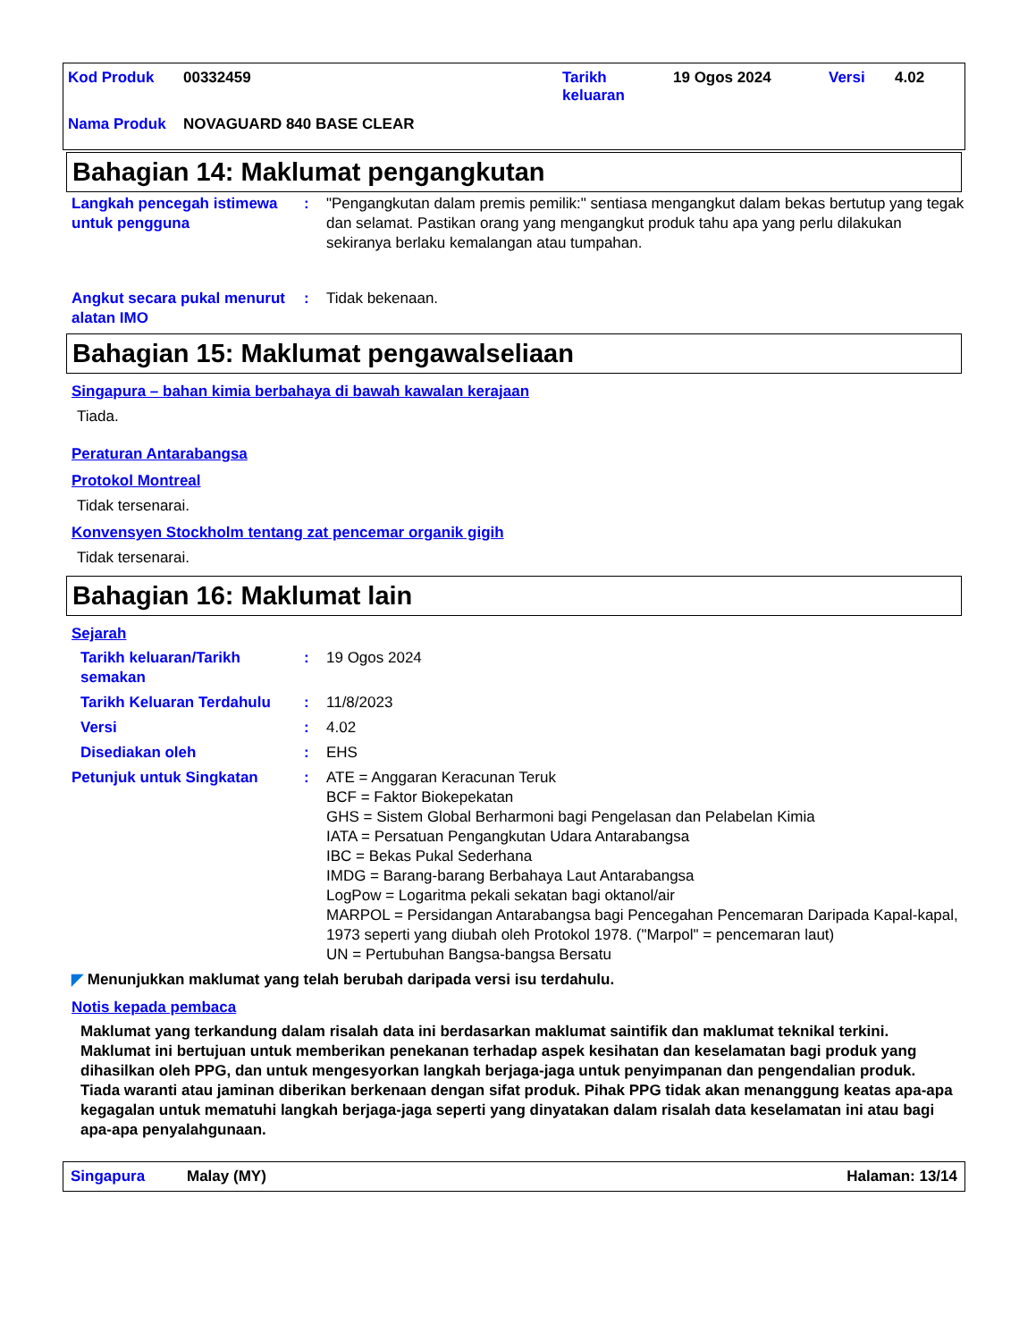| Kod Produk | 00332459 | Tarikh keluaran | 19 Ogos 2024 | Versi | 4.02 |
| Nama Produk | NOVAGUARD 840 BASE CLEAR | | | | |
Bahagian 14: Maklumat pengangkutan
Langkah pencegah istimewa untuk pengguna
: "Pengangkutan dalam premis pemilik:" sentiasa mengangkut dalam bekas bertutup yang tegak dan selamat. Pastikan orang yang mengangkut produk tahu apa yang perlu dilakukan sekiranya berlaku kemalangan atau tumpahan.
Angkut secara pukal menurut alatan IMO
: Tidak bekenaan.
Bahagian 15: Maklumat pengawalseliaan
Singapura – bahan kimia berbahaya di bawah kawalan kerajaan
Tiada.
Peraturan Antarabangsa
Protokol Montreal
Tidak tersenarai.
Konvensyen Stockholm tentang zat pencemar organik gigih
Tidak tersenarai.
Bahagian 16: Maklumat lain
Sejarah
Tarikh keluaran/Tarikh semakan
: 19 Ogos 2024
Tarikh Keluaran Terdahulu
: 11/8/2023
Versi : 4.02
Disediakan oleh : EHS
Petunjuk untuk Singkatan : ATE = Anggaran Keracunan Teruk
BCF = Faktor Biokepekatan
GHS = Sistem Global Berharmoni bagi Pengelasan dan Pelabelan Kimia
IATA = Persatuan Pengangkutan Udara Antarabangsa
IBC = Bekas Pukal Sederhana
IMDG = Barang-barang Berbahaya Laut Antarabangsa
LogPow = Logaritma pekali sekatan bagi oktanol/air
MARPOL = Persidangan Antarabangsa bagi Pencegahan Pencemaran Daripada Kapal-kapal, 1973 seperti yang diubah oleh Protokol 1978. ("Marpol" = pencemaran laut)
UN = Pertubuhan Bangsa-bangsa Bersatu
◤ Menunjukkan maklumat yang telah berubah daripada versi isu terdahulu.
Notis kepada pembaca
Maklumat yang terkandung dalam risalah data ini berdasarkan maklumat saintifik dan maklumat teknikal terkini.
Maklumat ini bertujuan untuk memberikan penekanan terhadap aspek kesihatan dan keselamatan bagi produk yang dihasilkan oleh PPG, dan untuk mengesyorkan langkah berjaga-jaga untuk penyimpanan dan pengendalian produk. Tiada waranti atau jaminan diberikan berkenaan dengan sifat produk. Pihak PPG tidak akan menanggung keatas apa-apa kegagalan untuk mematuhi langkah berjaga-jaga seperti yang dinyatakan dalam risalah data keselamatan ini atau bagi apa-apa penyalahgunaan.
Singapura Malay (MY) Halaman: 13/14